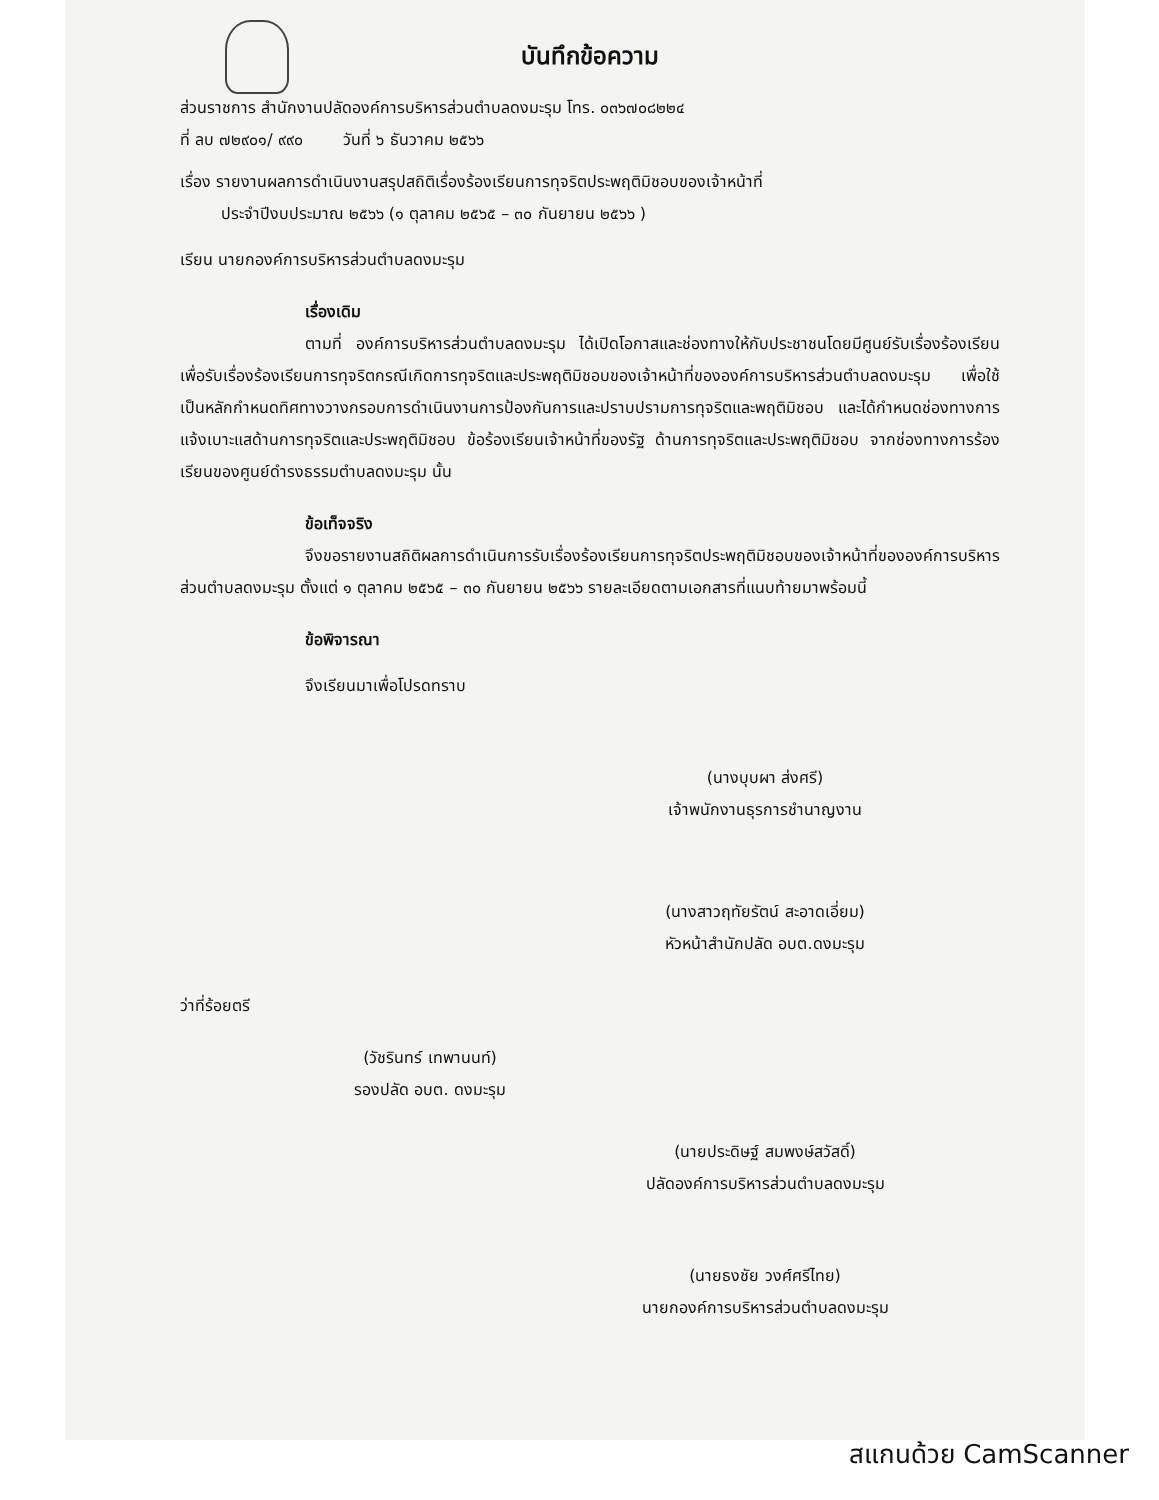บันทึกข้อความ
ส่วนราชการ สำนักงานปลัดองค์การบริหารส่วนตำบลดงมะรุม โทร. ๐๓๖๗๐๘๒๒๔
ที่ ลบ ๗๒๙๐๑/ ๙๙๐ วันที่ ๖ ธันวาคม ๒๕๖๖
เรื่อง รายงานผลการดำเนินงานสรุปสถิติเรื่องร้องเรียนการทุจริตประพฤติมิชอบของเจ้าหน้าที่
ประจำปีงบประมาณ ๒๕๖๖ (๑ ตุลาคม ๒๕๖๕ – ๓๐ กันยายน ๒๕๖๖ )
เรียน นายกองค์การบริหารส่วนตำบลดงมะรุม
เรื่องเดิม
ตามที่ องค์การบริหารส่วนตำบลดงมะรุม ได้เปิดโอกาสและช่องทางให้กับประชาชนโดยมีศูนย์รับเรื่องร้องเรียน เพื่อรับเรื่องร้องเรียนการทุจริตกรณีเกิดการทุจริตและประพฤติมิชอบของเจ้าหน้าที่ขององค์การบริหารส่วนตำบลดงมะรุม เพื่อใช้เป็นหลักกำหนดทิศทางวางกรอบการดำเนินงานการป้องกันการและปราบปรามการทุจริตและพฤติมิชอบ และได้กำหนดช่องทางการแจ้งเบาะแสด้านการทุจริตและประพฤติมิชอบ ข้อร้องเรียนเจ้าหน้าที่ของรัฐ ด้านการทุจริตและประพฤติมิชอบ จากช่องทางการร้องเรียนของศูนย์ดำรงธรรมตำบลดงมะรุม นั้น
ข้อเท็จจริง
จึงขอรายงานสถิติผลการดำเนินการรับเรื่องร้องเรียนการทุจริตประพฤติมิชอบของเจ้าหน้าที่ขององค์การบริหารส่วนตำบลดงมะรุม ตั้งแต่ ๑ ตุลาคม ๒๕๖๕ – ๓๐ กันยายน ๒๕๖๖ รายละเอียดตามเอกสารที่แนบท้ายมาพร้อมนี้
ข้อพิจารณา
จึงเรียนมาเพื่อโปรดทราบ
(นางบุบผา ส่งศรี)
เจ้าพนักงานธุรการชำนาญงาน
(นางสาวฤทัยรัตน์ สะอาดเอี่ยม)
หัวหน้าสำนักปลัด อบต.ดงมะรุม
ว่าที่ร้อยตรี
(วัชรินทร์ เทพานนท์)
รองปลัด อบต. ดงมะรุม
(นายประดิษฐ์ สมพงษ์สวัสดิ์)
ปลัดองค์การบริหารส่วนตำบลดงมะรุม
(นายธงชัย วงศ์ศรีไทย)
นายกองค์การบริหารส่วนตำบลดงมะรุม
สแกนด้วย CamScanner